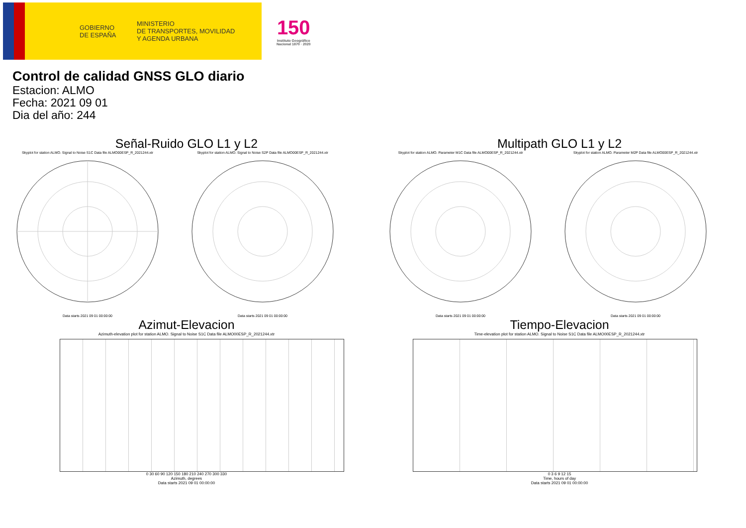GOBIERNO
DE ESPAÑA
MINISTERIO
DE TRANSPORTES, MOVILIDAD
Y AGENDA URBANA
150
Instituto Geográfico
Nacional 1870 · 2020
Control de calidad GNSS GLO diario
Estacion: ALMO
Fecha: 2021 09 01
Dia del año: 244
Señal-Ruido GLO L1 y L2
Skyplot for station ALMO. Signal to Noise S1C Data file ALMO00ESP_R_2021244.xtr
Data starts 2021 09 01 00:00:00
Skyplot for station ALMO. Signal to Noise S2P Data file ALMO00ESP_R_2021244.xtr
Data starts 2021 09 01 00:00:00
Multipath GLO L1 y L2
Skyplot for station ALMO. Parameter M1C Data file ALMO00ESP_R_2021244.xtr
Data starts 2021 09 01 00:00:00
Skyplot for station ALMO. Parameter M2P Data file ALMO00ESP_R_2021244.xtr
Data starts 2021 09 01 00:00:00
Azimut-Elevacion
Azimuth-elevation plot for station ALMO. Signal to Noise S1C Data file ALMO00ESP_R_2021244.xtr
0 30 60 90 120 150 180 210 240 270 300 330
Azimuth, degrees
Data starts 2021 09 01 00:00:00
Tiempo-Elevacion
Time-elevation plot for station ALMO. Signal to Noise S1C Data file ALMO00ESP_R_2021244.xtr
0 3 6 9 12 15
Time, hours of day
Data starts 2021 09 01 00:00:00